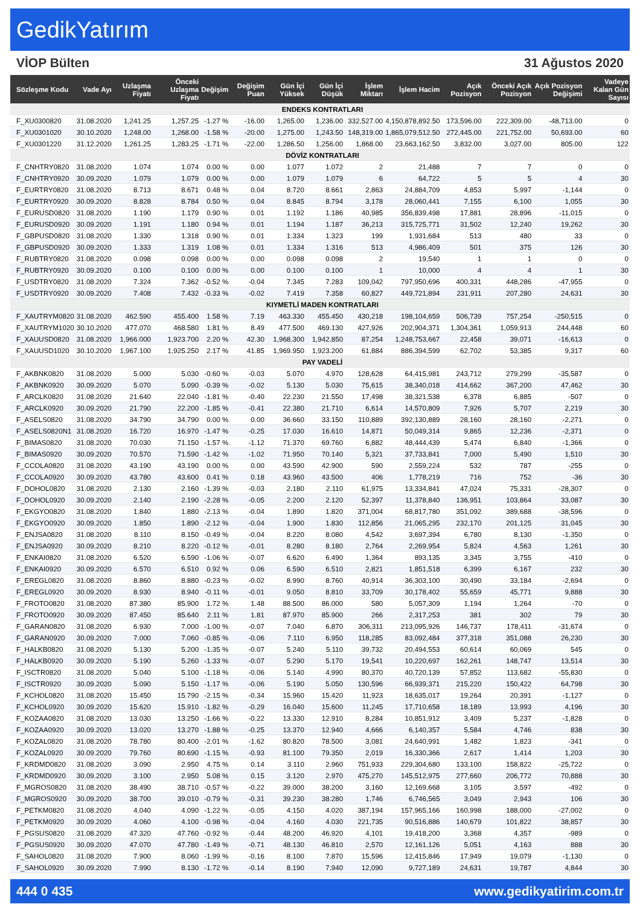GedikYatırım
VİOP Bülten 31 Ağustos 2020
| Sözleşme Kodu | Vade Ayı | Uzlaşma Fiyatı | Önceki Uzlaşma Fiyatı | Değişim | Değişim Puan | Gün İçi Yüksek | Gün İçi Düşük | İşlem Miktarı | İşlem Hacim | Açık Pozisyon | Önceki Açık Pozisyon | Açık Pozisyon Değişimi | Vadeye Kalan Gün Sayısı |
| --- | --- | --- | --- | --- | --- | --- | --- | --- | --- | --- | --- | --- | --- |
| ENDEKS KONTRATLARI | | | | | | | | | | | | | |
| F_XU0300820 | 31.08.2020 | 1,241.25 | 1,257.25 | -1.27 % | -16.00 | 1,265.00 | 1,236.00 | 332,527.00 | 4,150,878,892.50 | 173,596.00 | 222,309.00 | -48,713.00 | 0 |
| F_XU0301020 | 30.10.2020 | 1,248.00 | 1,268.00 | -1.58 % | -20.00 | 1,275.00 | 1,243.50 | 148,319.00 | 1,865,079,512.50 | 272,445.00 | 221,752.00 | 50,693.00 | 60 |
| F_XU0301220 | 31.12.2020 | 1,261.25 | 1,283.25 | -1.71 % | -22.00 | 1,286.50 | 1,256.00 | 1,868.00 | 23,663,162.50 | 3,832.00 | 3,027.00 | 805.00 | 122 |
| DÖVİZ KONTRATLARI | | | | | | | | | | | | | |
| F_CNHTRY0820 | 31.08.2020 | 1.074 | 1.074 | 0.00 % | 0.00 | 1.077 | 1.072 | 2 | 21,488 | 7 | 7 | 0 | 0 |
| F_CNHTRY0920 | 30.09.2020 | 1.079 | 1.079 | 0.00 % | 0.00 | 1.079 | 1.079 | 6 | 64,722 | 5 | 5 | 4 | 30 |
| F_EURTRY0820 | 31.08.2020 | 8.713 | 8.671 | 0.48 % | 0.04 | 8.720 | 8.661 | 2,863 | 24,884,709 | 4,853 | 5,997 | -1,144 | 0 |
| F_EURTRY0920 | 30.09.2020 | 8.828 | 8.784 | 0.50 % | 0.04 | 8.845 | 8.794 | 3,178 | 28,060,441 | 7,155 | 6,100 | 1,055 | 30 |
| F_EURUSD0820 | 31.08.2020 | 1.190 | 1.179 | 0.90 % | 0.01 | 1.192 | 1.186 | 40,985 | 356,839,498 | 17,881 | 28,896 | -11,015 | 0 |
| F_EURUSD0920 | 30.09.2020 | 1.191 | 1.180 | 0.94 % | 0.01 | 1.194 | 1.187 | 36,213 | 315,725,771 | 31,502 | 12,240 | 19,262 | 30 |
| F_GBPUSD0820 | 31.08.2020 | 1.330 | 1.318 | 0.90 % | 0.01 | 1.334 | 1.323 | 199 | 1,931,684 | 513 | 480 | 33 | 0 |
| F_GBPUSD0920 | 30.09.2020 | 1.333 | 1.319 | 1.08 % | 0.01 | 1.334 | 1.316 | 513 | 4,986,409 | 501 | 375 | 126 | 30 |
| F_RUBTRY0820 | 31.08.2020 | 0.098 | 0.098 | 0.00 % | 0.00 | 0.098 | 0.098 | 2 | 19,540 | 1 | 1 | 0 | 0 |
| F_RUBTRY0920 | 30.09.2020 | 0.100 | 0.100 | 0.00 % | 0.00 | 0.100 | 0.100 | 1 | 10,000 | 4 | 4 | 1 | 30 |
| F_USDTRY0820 | 31.08.2020 | 7.324 | 7.362 | -0.52 % | -0.04 | 7.345 | 7.283 | 109,042 | 797,950,696 | 400,331 | 448,286 | -47,955 | 0 |
| F_USDTRY0920 | 30.09.2020 | 7.408 | 7.432 | -0.33 % | -0.02 | 7.419 | 7.358 | 60,827 | 449,721,894 | 231,911 | 207,280 | 24,631 | 30 |
| KIYMETLİ MADEN KONTRATLARI | | | | | | | | | | | | | |
| F_XAUTRYM0820 | 31.08.2020 | 462.590 | 455.400 | 1.58 % | 7.19 | 463.330 | 455.450 | 430,218 | 198,104,659 | 506,739 | 757,254 | -250,515 | 0 |
| F_XAUTRYM1020 | 30.10.2020 | 477.070 | 468.580 | 1.81 % | 8.49 | 477.500 | 469.130 | 427,926 | 202,904,371 | 1,304,361 | 1,059,913 | 244,448 | 60 |
| F_XAUUSD0820 | 31.08.2020 | 1,966.000 | 1,923.700 | 2.20 % | 42.30 | 1,968.300 | 1,942.850 | 87,254 | 1,248,753,667 | 22,458 | 39,071 | -16,613 | 0 |
| F_XAUUSD1020 | 30.10.2020 | 1,967.100 | 1,925.250 | 2.17 % | 41.85 | 1,969.950 | 1,923.200 | 61,884 | 886,394,599 | 62,702 | 53,385 | 9,317 | 60 |
| PAY VADELİ | | | | | | | | | | | | | |
| F_AKBNK0820 | 31.08.2020 | 5.000 | 5.030 | -0.60 % | -0.03 | 5.070 | 4.970 | 128,628 | 64,415,981 | 243,712 | 279,299 | -35,587 | 0 |
| F_AKBNK0920 | 30.09.2020 | 5.070 | 5.090 | -0.39 % | -0.02 | 5.130 | 5.030 | 75,615 | 38,340,018 | 414,662 | 367,200 | 47,462 | 30 |
| F_ARCLK0820 | 31.08.2020 | 21.640 | 22.040 | -1.81 % | -0.40 | 22.230 | 21.550 | 17,498 | 38,321,538 | 6,378 | 6,885 | -507 | 0 |
| F_ARCLK0920 | 30.09.2020 | 21.790 | 22.200 | -1.85 % | -0.41 | 22.380 | 21.710 | 6,614 | 14,570,809 | 7,926 | 5,707 | 2,219 | 30 |
| F_ASELS0820 | 31.08.2020 | 34.790 | 34.790 | 0.00 % | 0.00 | 36.660 | 33.150 | 110,889 | 392,130,889 | 28,160 | 28,160 | -2,271 | 0 |
| F_ASELS0820N1 | 31.08.2020 | 16.720 | 16.970 | -1.47 % | -0.25 | 17.030 | 16.610 | 14,871 | 50,049,314 | 9,865 | 12,236 | -2,371 | 0 |
| F_BIMAS0820 | 31.08.2020 | 70.030 | 71.150 | -1.57 % | -1.12 | 71.370 | 69.760 | 6,882 | 48,444,439 | 5,474 | 6,840 | -1,366 | 0 |
| F_BIMAS0920 | 30.09.2020 | 70.570 | 71.590 | -1.42 % | -1.02 | 71.950 | 70.140 | 5,321 | 37,733,841 | 7,000 | 5,490 | 1,510 | 30 |
| F_CCOLA0820 | 31.08.2020 | 43.190 | 43.190 | 0.00 % | 0.00 | 43.590 | 42.900 | 590 | 2,559,224 | 532 | 787 | -255 | 0 |
| F_CCOLA0920 | 30.09.2020 | 43.780 | 43.600 | 0.41 % | 0.18 | 43.960 | 43.500 | 406 | 1,778,219 | 716 | 752 | -36 | 30 |
| F_DOHOL0820 | 31.08.2020 | 2.130 | 2.160 | -1.39 % | -0.03 | 2.180 | 2.110 | 61,975 | 13,334,841 | 47,024 | 75,331 | -28,307 | 0 |
| F_DOHOL0920 | 30.09.2020 | 2.140 | 2.190 | -2.28 % | -0.05 | 2.200 | 2.120 | 52,397 | 11,378,840 | 136,951 | 103,864 | 33,087 | 30 |
| F_EKGYO0820 | 31.08.2020 | 1.840 | 1.880 | -2.13 % | -0.04 | 1.890 | 1.820 | 371,004 | 68,817,780 | 351,092 | 389,688 | -38,596 | 0 |
| F_EKGYO0920 | 30.09.2020 | 1.850 | 1.890 | -2.12 % | -0.04 | 1.900 | 1.830 | 112,856 | 21,065,295 | 232,170 | 201,125 | 31,045 | 30 |
| F_ENJSA0820 | 31.08.2020 | 8.110 | 8.150 | -0.49 % | -0.04 | 8.220 | 8.080 | 4,542 | 3,697,394 | 6,780 | 8,130 | -1,350 | 0 |
| F_ENJSA0920 | 30.09.2020 | 8.210 | 8.220 | -0.12 % | -0.01 | 8.280 | 8.180 | 2,764 | 2,269,954 | 5,824 | 4,563 | 1,261 | 30 |
| F_ENKAI0820 | 31.08.2020 | 6.520 | 6.590 | -1.06 % | -0.07 | 6.620 | 6.490 | 1,364 | 893,135 | 3,345 | 3,755 | -410 | 0 |
| F_ENKAI0920 | 30.09.2020 | 6.570 | 6.510 | 0.92 % | 0.06 | 6.590 | 6.510 | 2,821 | 1,851,518 | 6,399 | 6,167 | 232 | 30 |
| F_EREGL0820 | 31.08.2020 | 8.860 | 8.880 | -0.23 % | -0.02 | 8.990 | 8.760 | 40,914 | 36,303,100 | 30,490 | 33,184 | -2,694 | 0 |
| F_EREGL0920 | 30.09.2020 | 8.930 | 8.940 | -0.11 % | -0.01 | 9.050 | 8.810 | 33,709 | 30,178,402 | 55,659 | 45,771 | 9,888 | 30 |
| F_FROTO0820 | 31.08.2020 | 87.380 | 85.900 | 1.72 % | 1.48 | 88.500 | 86.000 | 580 | 5,057,309 | 1,194 | 1,264 | -70 | 0 |
| F_FROTO0920 | 30.09.2020 | 87.450 | 85.640 | 2.11 % | 1.81 | 87.970 | 85.900 | 266 | 2,317,253 | 381 | 302 | 79 | 30 |
| F_GARAN0820 | 31.08.2020 | 6.930 | 7.000 | -1.00 % | -0.07 | 7.040 | 6.870 | 306,311 | 213,095,926 | 146,737 | 178,411 | -31,674 | 0 |
| F_GARAN0920 | 30.09.2020 | 7.000 | 7.060 | -0.85 % | -0.06 | 7.110 | 6.950 | 118,285 | 83,092,484 | 377,318 | 351,088 | 26,230 | 30 |
| F_HALKB0820 | 31.08.2020 | 5.130 | 5.200 | -1.35 % | -0.07 | 5.240 | 5.110 | 39,732 | 20,494,553 | 60,614 | 60,069 | 545 | 0 |
| F_HALKB0920 | 30.09.2020 | 5.190 | 5.260 | -1.33 % | -0.07 | 5.290 | 5.170 | 19,541 | 10,220,697 | 162,261 | 148,747 | 13,514 | 30 |
| F_ISCTR0820 | 31.08.2020 | 5.040 | 5.100 | -1.18 % | -0.06 | 5.140 | 4.990 | 80,370 | 40,720,139 | 57,852 | 113,682 | -55,830 | 0 |
| F_ISCTR0920 | 30.09.2020 | 5.090 | 5.150 | -1.17 % | -0.06 | 5.190 | 5.050 | 130,596 | 66,939,371 | 215,220 | 150,422 | 64,798 | 30 |
| F_KCHOL0820 | 31.08.2020 | 15.450 | 15.790 | -2.15 % | -0.34 | 15.960 | 15.420 | 11,923 | 18,635,017 | 19,264 | 20,391 | -1,127 | 0 |
| F_KCHOL0920 | 30.09.2020 | 15.620 | 15.910 | -1.82 % | -0.29 | 16.040 | 15.600 | 11,245 | 17,710,658 | 18,189 | 13,993 | 4,196 | 30 |
| F_KOZAA0820 | 31.08.2020 | 13.030 | 13.250 | -1.66 % | -0.22 | 13.330 | 12.910 | 8,284 | 10,851,912 | 3,409 | 5,237 | -1,828 | 0 |
| F_KOZAA0920 | 30.09.2020 | 13.020 | 13.270 | -1.88 % | -0.25 | 13.370 | 12.940 | 4,666 | 6,140,357 | 5,584 | 4,746 | 838 | 30 |
| F_KOZAL0820 | 31.08.2020 | 78.780 | 80.400 | -2.01 % | -1.62 | 80.820 | 78.500 | 3,081 | 24,640,991 | 1,482 | 1,823 | -341 | 0 |
| F_KOZAL0920 | 30.09.2020 | 79.760 | 80.690 | -1.15 % | -0.93 | 81.100 | 79.350 | 2,019 | 16,330,366 | 2,617 | 1,414 | 1,203 | 30 |
| F_KRDMD0820 | 31.08.2020 | 3.090 | 2.950 | 4.75 % | 0.14 | 3.110 | 2.960 | 751,933 | 229,304,680 | 133,100 | 158,822 | -25,722 | 0 |
| F_KRDMD0920 | 30.09.2020 | 3.100 | 2.950 | 5.08 % | 0.15 | 3.120 | 2.970 | 475,270 | 145,512,975 | 277,660 | 206,772 | 70,888 | 30 |
| F_MGROS0820 | 31.08.2020 | 38.490 | 38.710 | -0.57 % | -0.22 | 39.000 | 38.200 | 3,160 | 12,169,668 | 3,105 | 3,597 | -492 | 0 |
| F_MGROS0920 | 30.09.2020 | 38.700 | 39.010 | -0.79 % | -0.31 | 39.230 | 38.280 | 1,746 | 6,746,565 | 3,049 | 2,943 | 106 | 30 |
| F_PETKM0820 | 31.08.2020 | 4.040 | 4.090 | -1.22 % | -0.05 | 4.150 | 4.020 | 387,194 | 157,965,166 | 160,998 | 188,000 | -27,002 | 0 |
| F_PETKM0920 | 30.09.2020 | 4.060 | 4.100 | -0.98 % | -0.04 | 4.160 | 4.030 | 221,735 | 90,516,886 | 140,679 | 101,822 | 38,857 | 30 |
| F_PGSUS0820 | 31.08.2020 | 47.320 | 47.760 | -0.92 % | -0.44 | 48.200 | 46.920 | 4,101 | 19,418,200 | 3,368 | 4,357 | -989 | 0 |
| F_PGSUS0920 | 30.09.2020 | 47.070 | 47.780 | -1.49 % | -0.71 | 48.130 | 46.810 | 2,570 | 12,161,126 | 5,051 | 4,163 | 888 | 30 |
| F_SAHOL0820 | 31.08.2020 | 7.900 | 8.060 | -1.99 % | -0.16 | 8.100 | 7.870 | 15,596 | 12,415,846 | 17,949 | 19,079 | -1,130 | 0 |
| F_SAHOL0920 | 30.09.2020 | 7.990 | 8.130 | -1.72 % | -0.14 | 8.190 | 7.940 | 12,090 | 9,727,189 | 24,631 | 19,787 | 4,844 | 30 |
444 0 435 www.gedikyatirim.com.tr